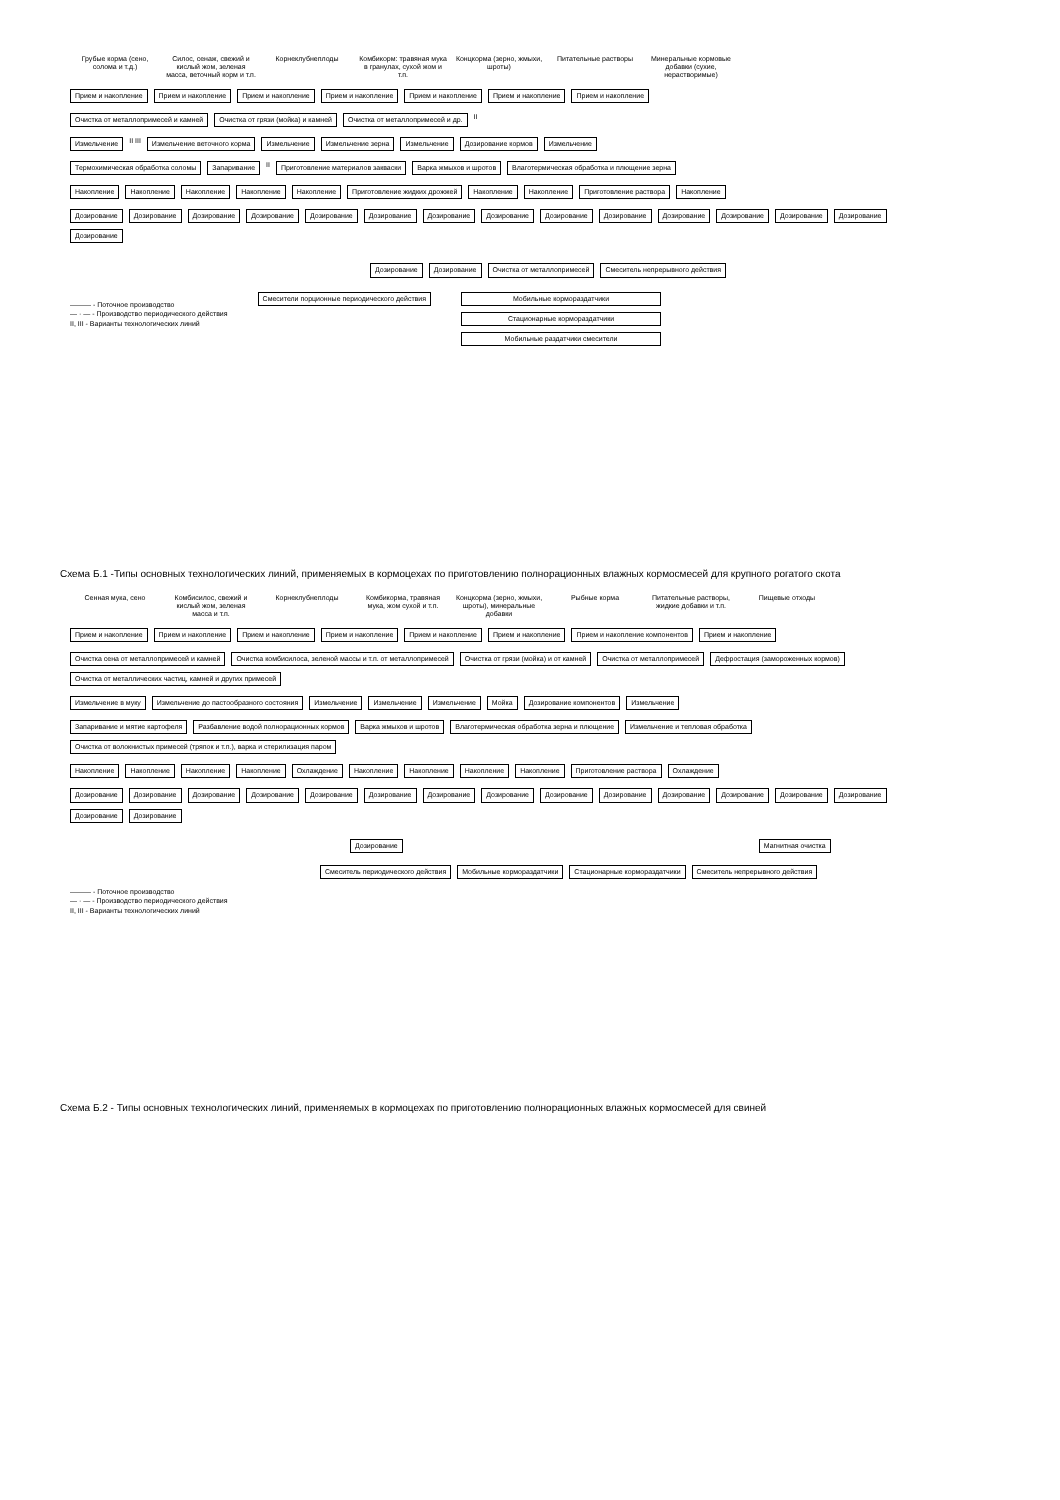Грубые корма (сено, солома и т.д.)
Силос, сенаж, свежий и кислый жом, зеленая масса, веточный корм и т.п.
Корнеклубнеплоды
Комбикорм: травяная мука в гранулах, сухой жом и т.п.
Концкорма (зерно, жмыхи, шроты)
Питательные растворы
Минеральные кормовые добавки (сухие, нерастворимые)
Прием и накопление
Прием и накопление
Прием и накопление
Прием и накопление
Прием и накопление
Прием и накопление
Прием и накопление
Очистка от металлопримесей и камней
Очистка от грязи (мойка) и камней
Очистка от металлопримесей и др.
II
Измельчение
II III
Измельчение веточного корма
Измельчение
Измельчение зерна
Измельчение
Дозирование кормов
Измельчение
Термохимическая обработка соломы
Запаривание
II
Приготовление материалов закваски
Варка жмыхов и шротов
Влаготермическая обработка и плющение зерна
Накопление
Накопление
Накопление
Накопление
Накопление
Приготовление жидких дрожжей
Накопление
Накопление
Приготовление раствора
Накопление
Дозирование
Дозирование
Дозирование
Дозирование
Дозирование
Дозирование
Дозирование
Дозирование
Дозирование
Дозирование
Дозирование
Дозирование
Дозирование
Дозирование
Дозирование
Дозирование
Дозирование
Очистка от металлопримесей
Смеситель непрерывного действия
——— - Поточное производство
— · — - Производство периодического действия
II, III - Варианты технологических линий
Смесители порционные периодического действия
Мобильные кормораздатчики
Стационарные кормораздатчики
Мобильные раздатчики смесители
Схема Б.1 -Типы основных технологических линий, применяемых в кормоцехах по приготовлению полнорационных влажных кормосмесей для крупного рогатого скота
Сенная мука, сено
Комбисилос, свежий и кислый жом, зеленая масса и т.п.
Корнеклубнеплоды
Комбикорма, травяная мука, жом сухой и т.п.
Концкорма (зерно, жмыхи, шроты), минеральные добавки
Рыбные корма
Питательные растворы, жидкие добавки и т.п.
Пищевые отходы
Прием и накопление
Прием и накопление
Прием и накопление
Прием и накопление
Прием и накопление
Прием и накопление
Прием и накопление компонентов
Прием и накопление
Очистка сена от металлопримесей и камней
Очистка комбисилоса, зеленой массы и т.п. от металлопримесей
Очистка от грязи (мойка) и от камней
Очистка от металлопримесей
Дефростация (замороженных кормов)
Очистка от металлических частиц, камней и других примесей
Измельчение в муку
Измельчение до пастообразного состояния
Измельчение
Измельчение
Измельчение
Мойка
Дозирование компонентов
Измельчение
Запаривание и мятие картофеля
Разбавление водой полнорационных кормов
Варка жмыхов и шротов
Влаготермическая обработка зерна и плющение
Измельчение и тепловая обработка
Очистка от волокнистых примесей (тряпок и т.п.), варка и стерилизация паром
Накопление
Накопление
Накопление
Накопление
Охлаждение
Накопление
Накопление
Накопление
Накопление
Приготовление раствора
Охлаждение
Дозирование
Дозирование
Дозирование
Дозирование
Дозирование
Дозирование
Дозирование
Дозирование
Дозирование
Дозирование
Дозирование
Дозирование
Дозирование
Дозирование
Дозирование
Дозирование
Дозирование
Магнитная очистка
Смеситель периодического действия
Мобильные кормораздатчики
Стационарные кормораздатчики
Смеситель непрерывного действия
——— - Поточное производство
— · — - Производство периодического действия
II, III - Варианты технологических линий
Схема Б.2 - Типы основных технологических линий, применяемых в кормоцехах по приготовлению полнорационных влажных кормосмесей для свиней